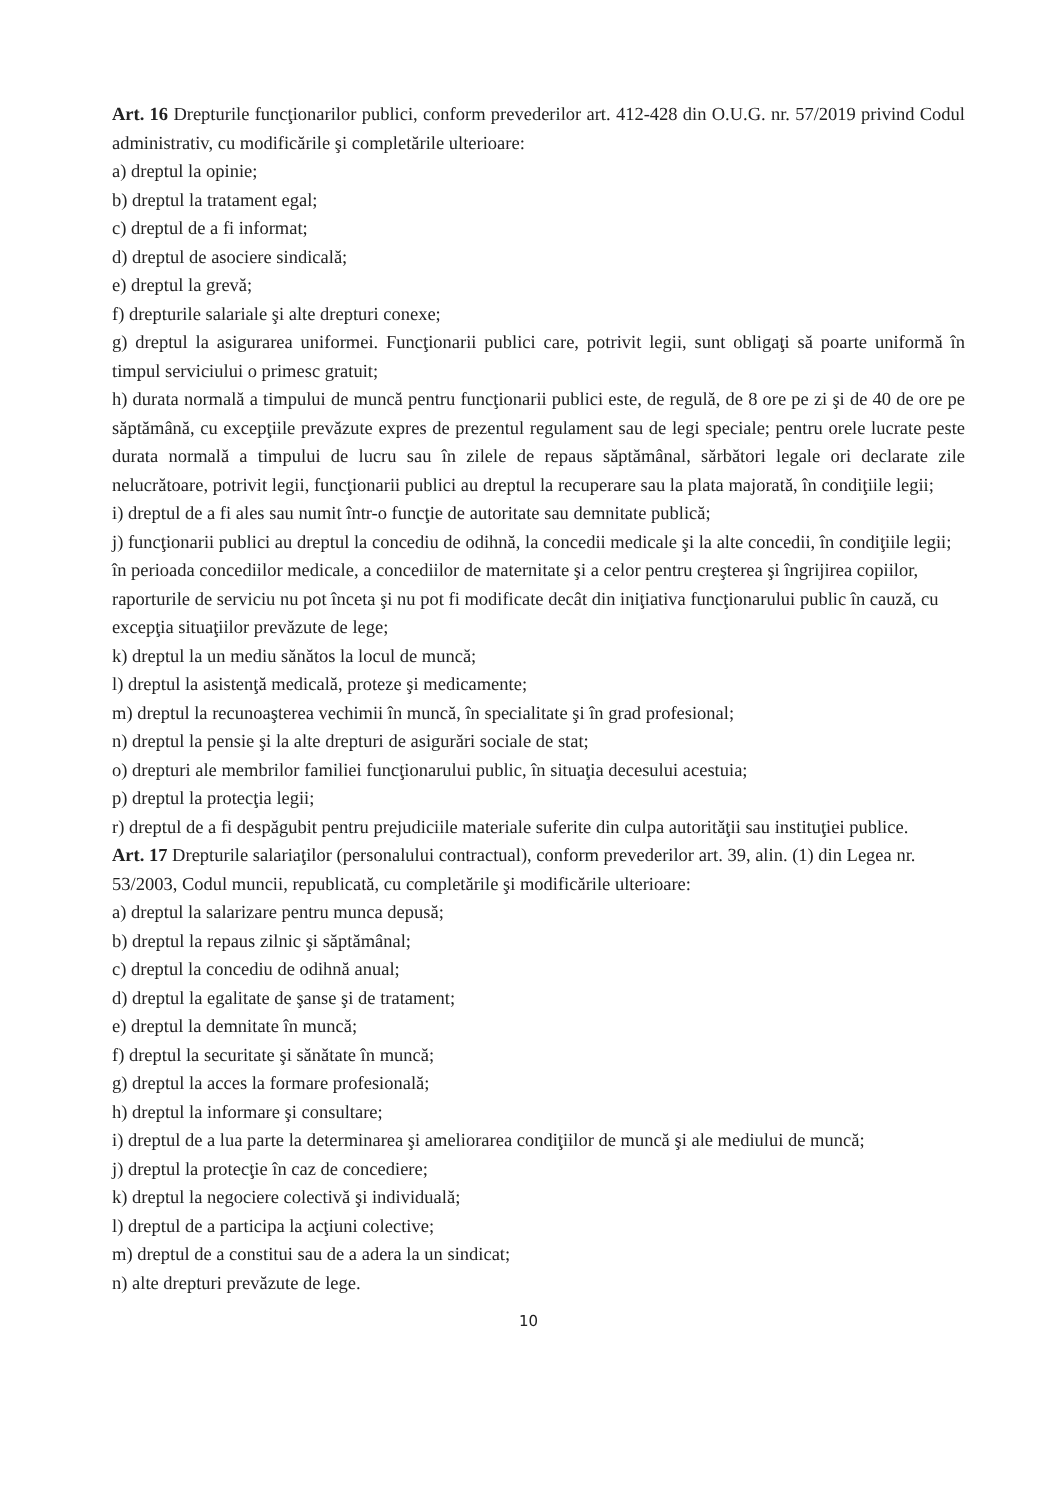Art. 16 Drepturile funcţionarilor publici, conform prevederilor art. 412-428 din O.U.G. nr. 57/2019 privind Codul administrativ, cu modificările şi completările ulterioare:
a) dreptul la opinie;
b) dreptul la tratament egal;
c) dreptul de a fi informat;
d) dreptul de asociere sindicală;
e) dreptul la grevă;
f) drepturile salariale şi alte drepturi conexe;
g) dreptul la asigurarea uniformei. Funcţionarii publici care, potrivit legii, sunt obligaţi să poarte uniformă în timpul serviciului o primesc gratuit;
h) durata normală a timpului de muncă pentru funcţionarii publici este, de regulă, de 8 ore pe zi şi de 40 de ore pe săptămână, cu excepţiile prevăzute expres de prezentul regulament sau de legi speciale; pentru orele lucrate peste durata normală a timpului de lucru sau în zilele de repaus săptămânal, sărbători legale ori declarate zile nelucrătoare, potrivit legii, funcţionarii publici au dreptul la recuperare sau la plata majorată, în condiţiile legii;
i) dreptul de a fi ales sau numit într-o funcţie de autoritate sau demnitate publică;
j) funcţionarii publici au dreptul la concediu de odihnă, la concedii medicale şi la alte concedii, în condiţiile legii; în perioada concediilor medicale, a concediilor de maternitate şi a celor pentru creşterea şi îngrijirea copiilor, raporturile de serviciu nu pot înceta şi nu pot fi modificate decât din iniţiativa funcţionarului public în cauză, cu excepţia situaţiilor prevăzute de lege;
k) dreptul la un mediu sănătos la locul de muncă;
l) dreptul la asistenţă medicală, proteze şi medicamente;
m) dreptul la recunoaşterea vechimii în muncă, în specialitate şi în grad profesional;
n) dreptul la pensie şi la alte drepturi de asigurări sociale de stat;
o) drepturi ale membrilor familiei funcţionarului public, în situaţia decesului acestuia;
p) dreptul la protecţia legii;
r) dreptul de a fi despăgubit pentru prejudiciile materiale suferite din culpa autorităţii sau instituţiei publice.
Art. 17 Drepturile salariaţilor (personalului contractual), conform prevederilor art. 39, alin. (1) din Legea nr. 53/2003, Codul muncii, republicată, cu completările şi modificările ulterioare:
a) dreptul la salarizare pentru munca depusă;
b) dreptul la repaus zilnic şi săptămânal;
c) dreptul la concediu de odihnă anual;
d) dreptul la egalitate de şanse şi de tratament;
e) dreptul la demnitate în muncă;
f) dreptul la securitate şi sănătate în muncă;
g) dreptul la acces la formare profesională;
h) dreptul la informare şi consultare;
i) dreptul de a lua parte la determinarea şi ameliorarea condiţiilor de muncă şi ale mediului de muncă;
j) dreptul la protecţie în caz de concediere;
k) dreptul la negociere colectivă şi individuală;
l) dreptul de a participa la acţiuni colective;
m) dreptul de a constitui sau de a adera la un sindicat;
n) alte drepturi prevăzute de lege.
10